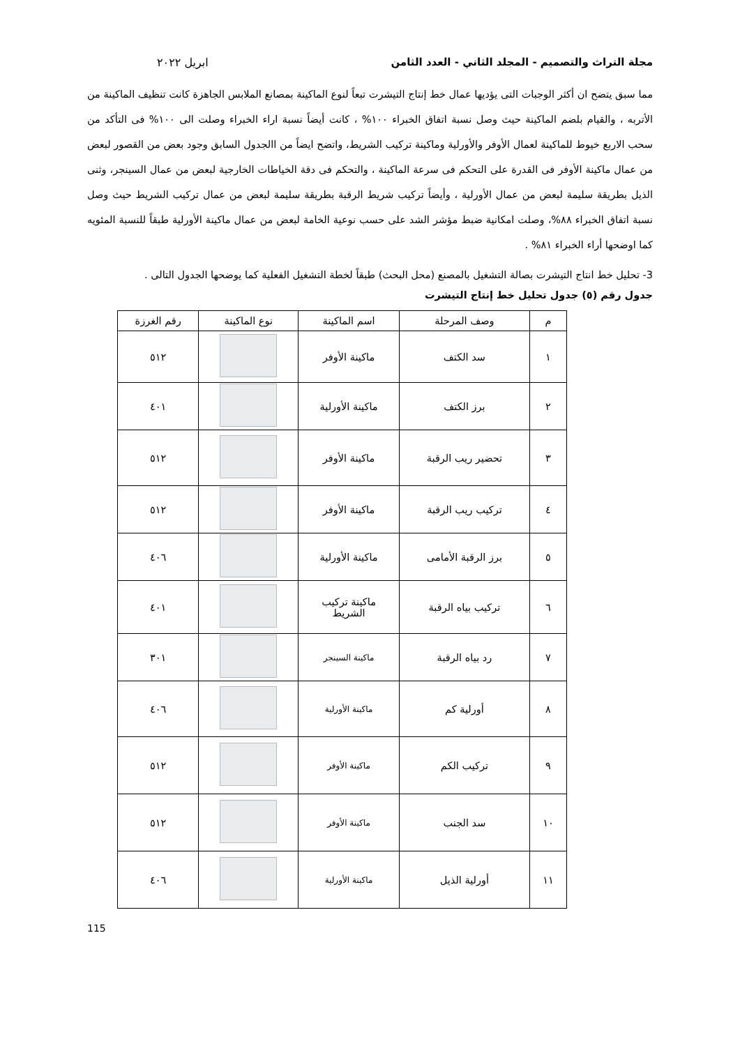مجلة التراث والتصميم - المجلد الثاني - العدد الثامن ابريل ٢٠٢٢
مما سبق يتضح ان أكثر الوجبات التى يؤديها عمال خط إنتاج التيشرت تبعاً لنوع الماكينة بمصانع الملابس الجاهزة كانت تنظيف الماكينة من الأتربه ، والقيام بلضم الماكينة حيث وصل نسبة اتفاق الخبراء ١٠٠% ، كانت أيضاً نسبة اراء الخبراء وصلت الى ١٠٠% فى التأكد من سحب الاربع خيوط للماكينة لعمال الأوفر والأورلية وماكينة تركيب الشريط، واتضح ايضاً من االجدول السابق وجود بعض من القصور لبعض من عمال ماكينة الأوفر فى القدرة على التحكم فى سرعة الماكينة ، والتحكم فى دقة الخياطات الخارجية لبعض من عمال السينجر، وثنى الذيل بطريقة سليمة لبعض من عمال الأورلية ، وأيضاً تركيب شريط الرقبة بطريقة سليمة لبعض من عمال تركيب الشريط حيث وصل نسبة اتفاق الخبراء ٨٨%، وصلت امكانية ضبط مؤشر الشد على حسب نوعية الخامة لبعض من عمال ماكينة الأورلية طبقاً للنسبة المئويه كما اوضحها أراء الخبراء ٨١% .
3- تحليل خط انتاج التيشرت بصالة التشغيل بالمصنع (محل البحث) طبقاً لخطة التشغيل الفعلية كما يوضحها الجدول التالى .
جدول رقم (٥) جدول تحليل خط إنتاج التيشرت
| م | وصف المرحلة | اسم الماكينة | نوع الماكينة | رقم الغرزة |
| --- | --- | --- | --- | --- |
| ١ | سد الكتف | ماكينة الأوفر | | ٥١٢ |
| ٢ | برز الكتف | ماكينة الأورلية | | ٤٠١ |
| ٣ | تحضير ريب الرقبة | ماكينة الأوفر | | ٥١٢ |
| ٤ | تركيب ريب الرقبة | ماكينة الأوفر | | ٥١٢ |
| ٥ | برز الرقبة الأمامى | ماكينة الأورلية | | ٤٠٦ |
| ٦ | تركيب بياه الرقبة | ماكينة تركيب الشريط | | ٤٠١ |
| ٧ | رد بياه الرقبة | ماكينة السينجر | | ٣٠١ |
| ٨ | أورلية كم | ماكينة الأورلية | | ٤٠٦ |
| ٩ | تركيب الكم | ماكينة الأوفر | | ٥١٢ |
| ١٠ | سد الجنب | ماكينة الأوفر | | ٥١٢ |
| ١١ | أورلية الذيل | ماكينة الأورلية | | ٤٠٦ |
115